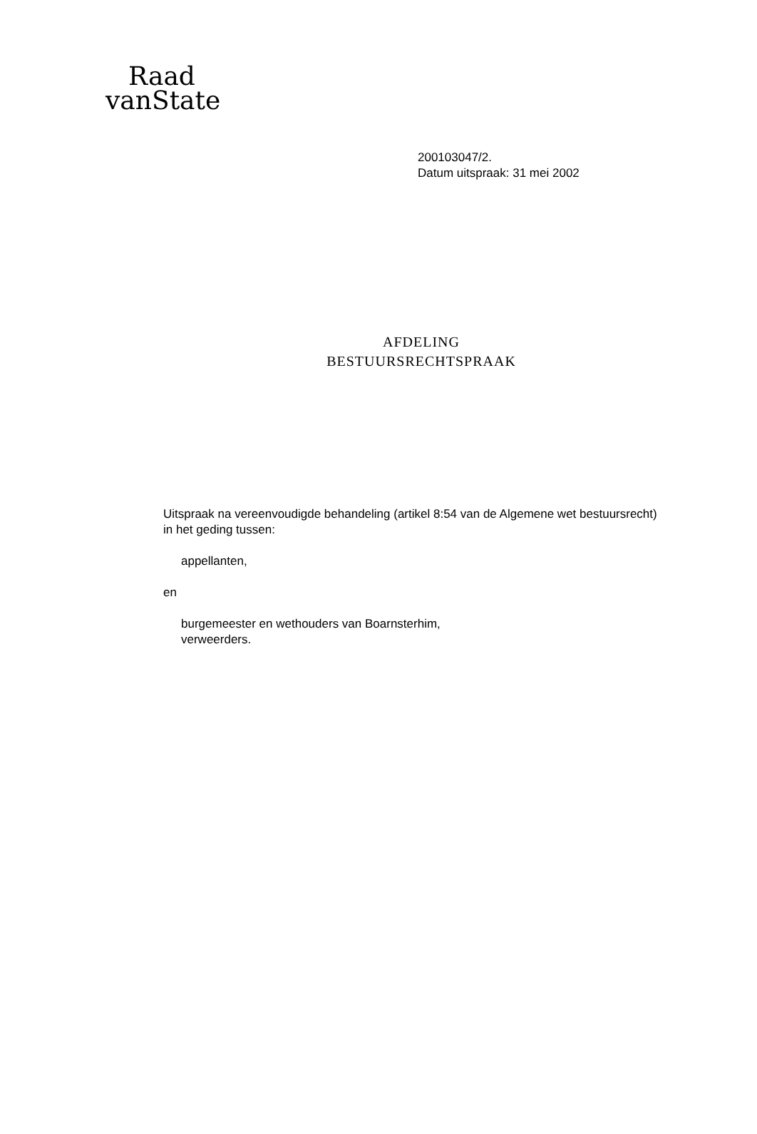Raad
vanState
200103047/2.
Datum uitspraak: 31 mei 2002
AFDELING
BESTUURSRECHTSPRAAK
Uitspraak na vereenvoudigde behandeling (artikel 8:54 van de Algemene wet bestuursrecht) in het geding tussen:
appellanten,
en
burgemeester en wethouders van Boarnsterhim,
verweerders.